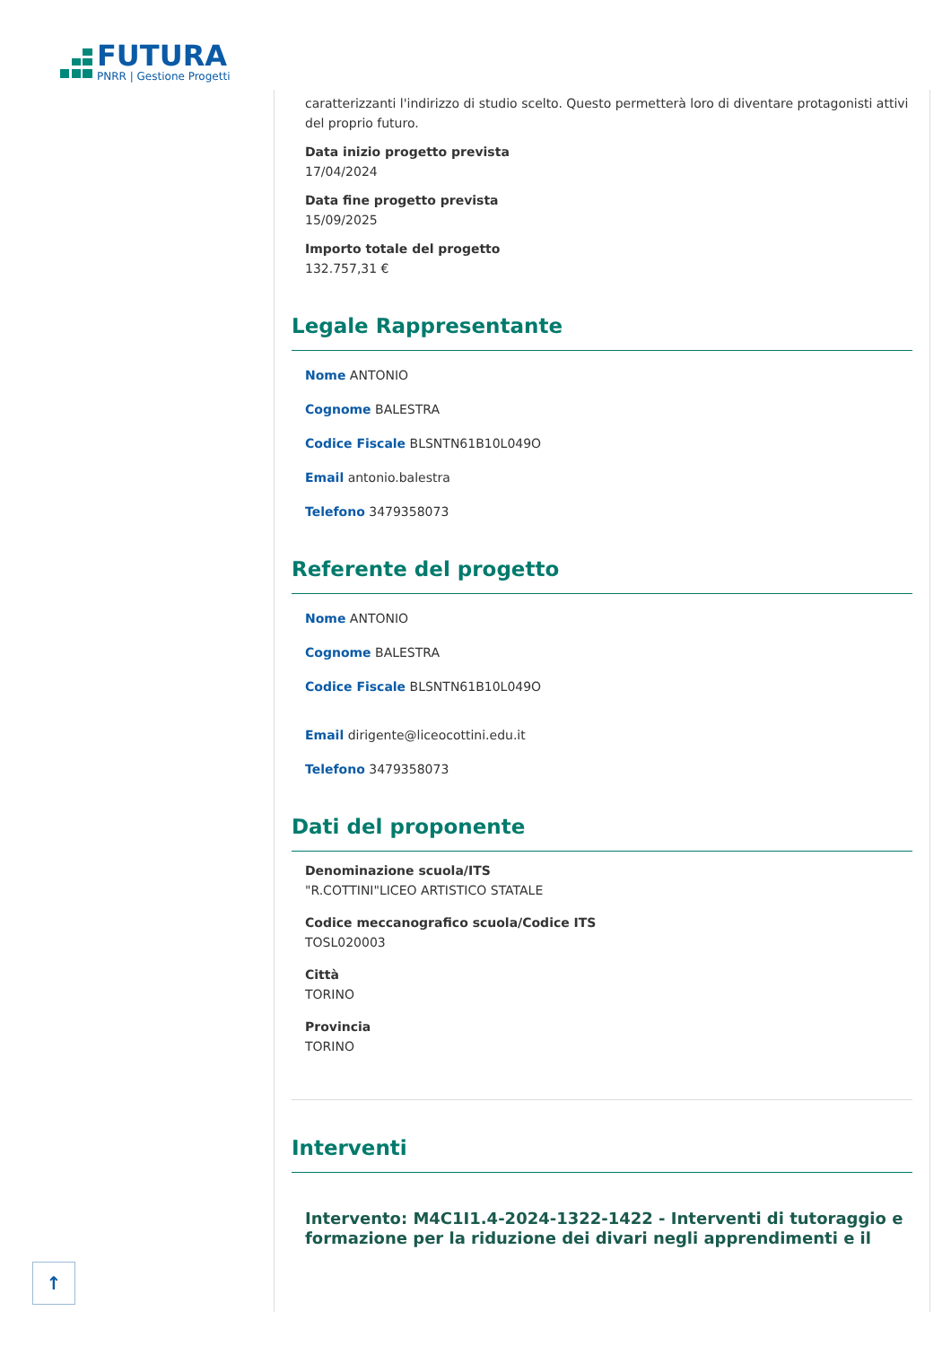FUTURA
PNRR | Gestione Progetti
caratterizzanti l'indirizzo di studio scelto. Questo permetterà loro di diventare protagonisti attivi del proprio futuro.
Data inizio progetto prevista
17/04/2024
Data fine progetto prevista
15/09/2025
Importo totale del progetto
132.757,31 €
Legale Rappresentante
Nome ANTONIO
Cognome BALESTRA
Codice Fiscale BLSNTN61B10L049O
Email antonio.balestra
Telefono 3479358073
Referente del progetto
Nome ANTONIO
Cognome BALESTRA
Codice Fiscale BLSNTN61B10L049O
Email dirigente@liceocottini.edu.it
Telefono 3479358073
Dati del proponente
Denominazione scuola/ITS
"R.COTTINI"LICEO ARTISTICO STATALE
Codice meccanografico scuola/Codice ITS
TOSL020003
Città
TORINO
Provincia
TORINO
Interventi
Intervento: M4C1I1.4-2024-1322-1422 - Interventi di tutoraggio e formazione per la riduzione dei divari negli apprendimenti e il
↑